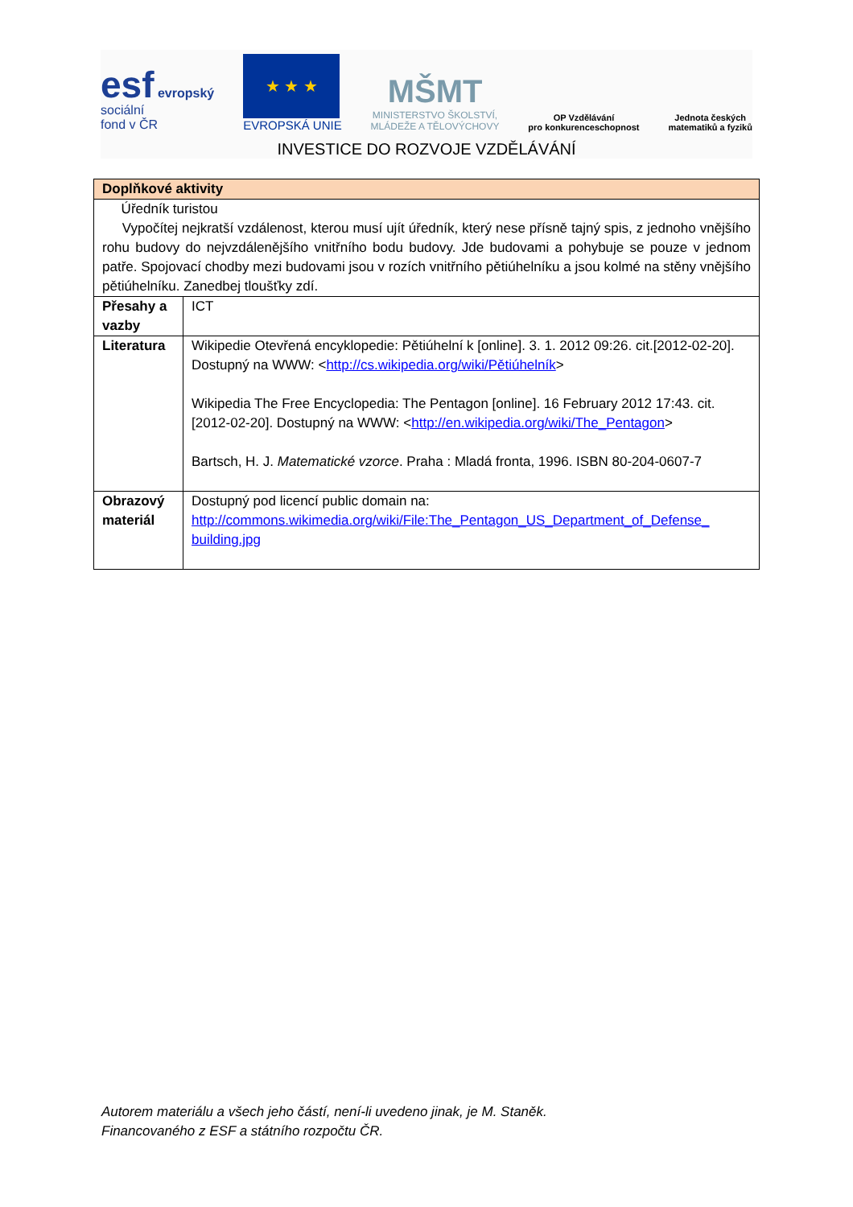esf evropský
sociální
fond v ČR
★ ★ ★
EVROPSKÁ UNIE
MŠMT
MINISTERSTVO ŠKOLSTVÍ,
MLÁDEŽE A TĚLOVÝCHOVY
OP Vzdělávání
pro konkurenceschopnost
Jednota českých
matematiků a fyziků
INVESTICE DO ROZVOJE VZDĚLÁVÁNÍ
| Doplňkové aktivity | |
| --- | --- |
| Úředník turistou Vypočítej nejkratší vzdálenost, kterou musí ujít úředník, který nese přísně tajný spis, z jednoho vnějšího rohu budovy do nejvzdálenějšího vnitřního bodu budovy. Jde budovami a pohybuje se pouze v jednom patře. Spojovací chodby mezi budovami jsou v rozích vnitřního pětiúhelníku a jsou kolmé na stěny vnějšího pětiúhelníku. Zanedbej tloušťky zdí. | |
| Přesahy a vazby | ICT |
| Literatura | Wikipedie Otevřená encyklopedie: Pětiúhelní k [online]. 3. 1. 2012 09:26. cit.[2012-02-20]. Dostupný na WWW: < http://cs.wikipedia.org/wiki/Pětiúhelník > Wikipedia The Free Encyclopedia: The Pentagon [online]. 16 February 2012 17:43. cit.[2012-02-20]. Dostupný na WWW: < http://en.wikipedia.org/wiki/The_Pentagon > Bartsch, H. J. Matematické vzorce . Praha : Mladá fronta, 1996. ISBN 80-204-0607-7 |
| Obrazový materiál | Dostupný pod licencí public domain na: http://commons.wikimedia.org/wiki/File:The_Pentagon_US_Department_of_Defense_ building.jpg |
Autorem materiálu a všech jeho částí, není-li uvedeno jinak, je M. Staněk.
Financovaného z ESF a státního rozpočtu ČR.